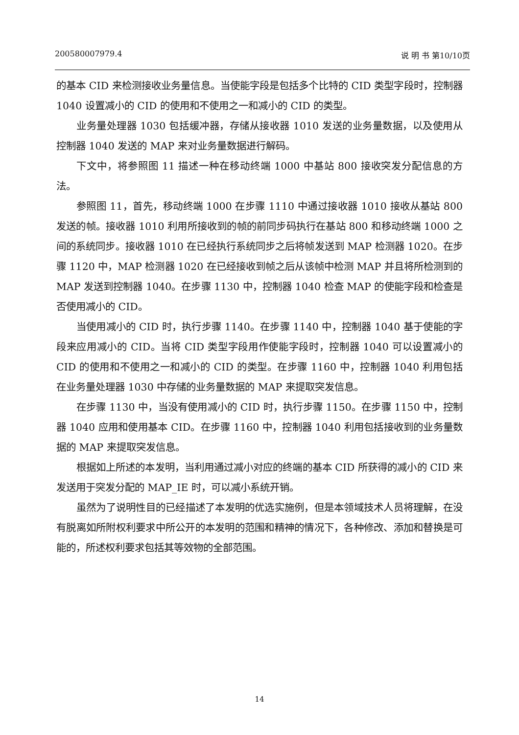200580007979.4 说 明 书 第10/10页
的基本 CID 来检测接收业务量信息。当使能字段是包括多个比特的 CID 类型字段时，控制器 1040 设置减小的 CID 的使用和不使用之一和减小的 CID 的类型。
业务量处理器 1030 包括缓冲器，存储从接收器 1010 发送的业务量数据，以及使用从控制器 1040 发送的 MAP 来对业务量数据进行解码。
下文中，将参照图 11 描述一种在移动终端 1000 中基站 800 接收突发分配信息的方法。
参照图 11，首先，移动终端 1000 在步骤 1110 中通过接收器 1010 接收从基站 800 发送的帧。接收器 1010 利用所接收到的帧的前同步码执行在基站 800 和移动终端 1000 之间的系统同步。接收器 1010 在已经执行系统同步之后将帧发送到 MAP 检测器 1020。在步骤 1120 中，MAP 检测器 1020 在已经接收到帧之后从该帧中检测 MAP 并且将所检测到的 MAP 发送到控制器 1040。在步骤 1130 中，控制器 1040 检查 MAP 的使能字段和检查是否使用减小的 CID。
当使用减小的 CID 时，执行步骤 1140。在步骤 1140 中，控制器 1040 基于使能的字段来应用减小的 CID。当将 CID 类型字段用作使能字段时，控制器 1040 可以设置减小的 CID 的使用和不使用之一和减小的 CID 的类型。在步骤 1160 中，控制器 1040 利用包括在业务量处理器 1030 中存储的业务量数据的 MAP 来提取突发信息。
在步骤 1130 中，当没有使用减小的 CID 时，执行步骤 1150。在步骤 1150 中，控制器 1040 应用和使用基本 CID。在步骤 1160 中，控制器 1040 利用包括接收到的业务量数据的 MAP 来提取突发信息。
根据如上所述的本发明，当利用通过减小对应的终端的基本 CID 所获得的减小的 CID 来发送用于突发分配的 MAP_IE 时，可以减小系统开销。
虽然为了说明性目的已经描述了本发明的优选实施例，但是本领域技术人员将理解，在没有脱离如所附权利要求中所公开的本发明的范围和精神的情况下，各种修改、添加和替换是可能的，所述权利要求包括其等效物的全部范围。
14